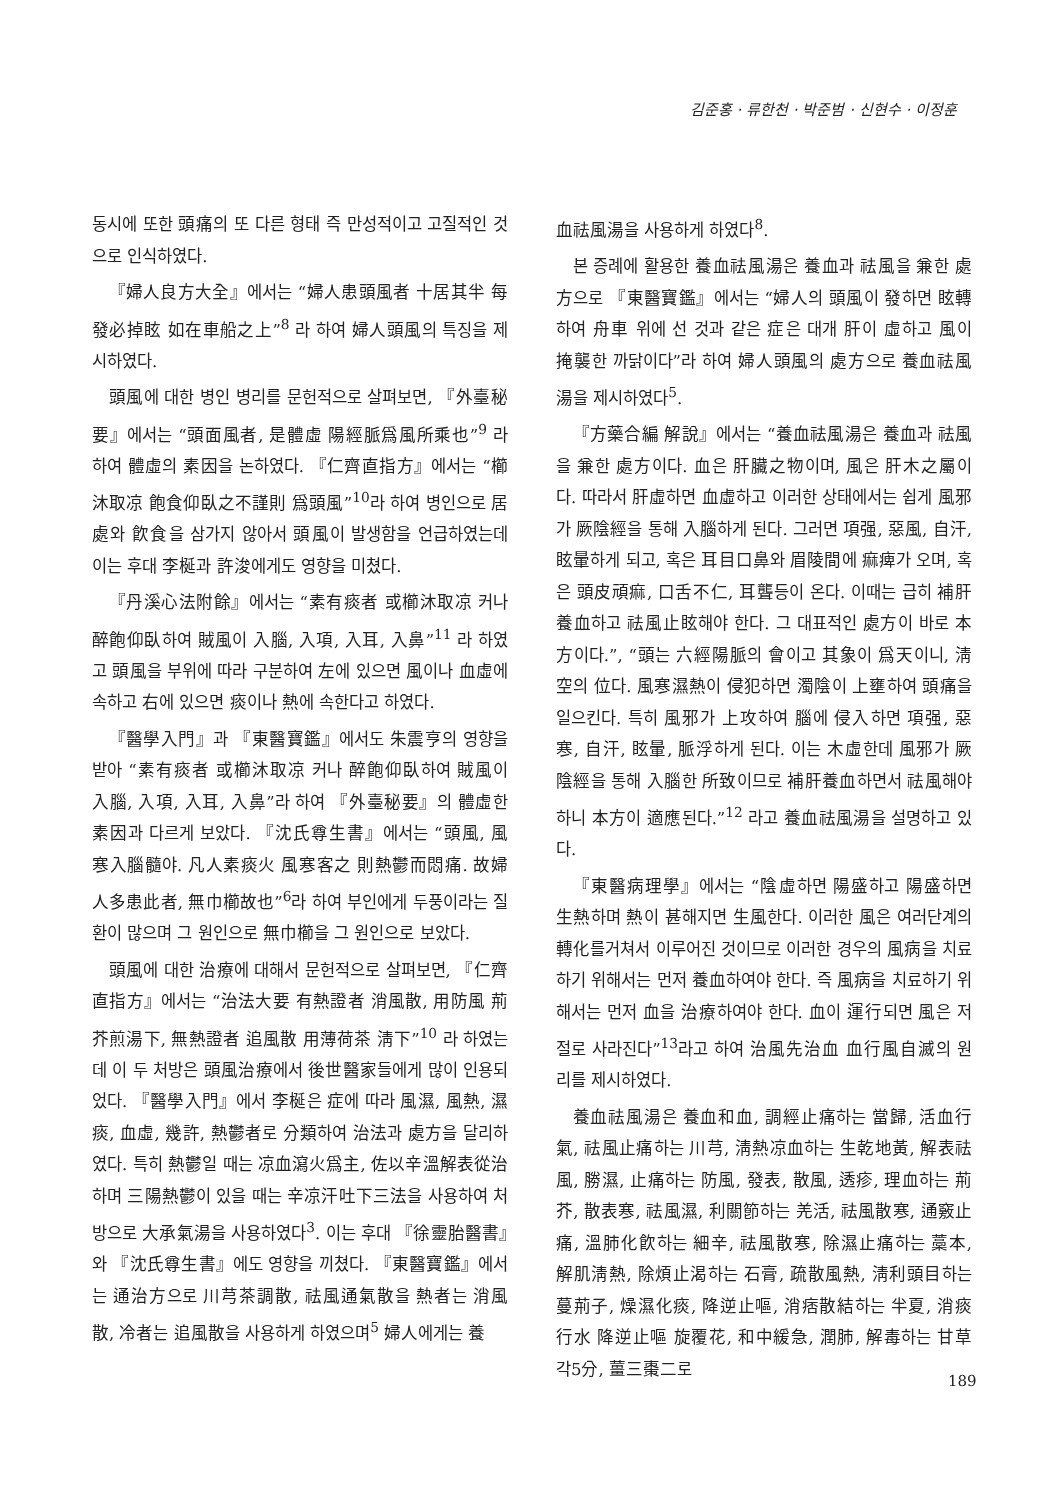김준홍 · 류한천 · 박준범 · 신현수 · 이정훈
동시에 또한 頭痛의 또 다른 형태 즉 만성적이고 고질적인 것으로 인식하였다.
『婦人良方大全』에서는 “婦人患頭風者 十居其半 每發必掉眩 如在車船之上”<sup>8</sup> 라 하여 婦人頭風의 특징을 제시하였다.
頭風에 대한 병인 병리를 문헌적으로 살펴보면, 『外臺秘要』에서는 “頭面風者, 是體虛 陽經脈爲風所乘也”<sup>9</sup> 라 하여 體虛의 素因을 논하였다. 『仁齊直指方』에서는 “櫛沐取凉 飽食仰臥之不謹則 爲頭風”<sup>10</sup>라 하여 병인으로 居處와 飮食을 삼가지 않아서 頭風이 발생함을 언급하였는데 이는 후대 李梴과 許浚에게도 영향을 미쳤다.
『丹溪心法附餘』에서는 “素有痰者 或櫛沐取凉 커나 醉飽仰臥하여 賊風이 入腦, 入項, 入耳, 入鼻”<sup>11</sup> 라 하였고 頭風을 부위에 따라 구분하여 左에 있으면 風이나 血虛에 속하고 右에 있으면 痰이나 熱에 속한다고 하였다.
『醫學入門』과 『東醫寶鑑』에서도 朱震亨의 영향을 받아 “素有痰者 或櫛沐取凉 커나 醉飽仰臥하여 賊風이 入腦, 入項, 入耳, 入鼻”라 하여 『外臺秘要』의 體虛한 素因과 다르게 보았다. 『沈氏尊生書』에서는 “頭風, 風寒入腦髓야. 凡人素痰火 風寒客之 則熱鬱而悶痛. 故婦人多患此者, 無巾櫛故也”<sup>6</sup>라 하여 부인에게 두풍이라는 질환이 많으며 그 원인으로 無巾櫛을 그 원인으로 보았다.
頭風에 대한 治療에 대해서 문헌적으로 살펴보면, 『仁齊直指方』에서는 “治法大要 有熱證者 消風散, 用防風 荊芥煎湯下, 無熱證者 追風散 用薄荷茶 淸下”<sup>10</sup> 라 하였는데 이 두 처방은 頭風治療에서 後世醫家들에게 많이 인용되었다. 『醫學入門』에서 李梴은 症에 따라 風濕, 風熱, 濕痰, 血虛, 幾許, 熱鬱者로 分類하여 治法과 處方을 달리하였다. 특히 熱鬱일 때는 凉血瀉火爲主, 佐以辛溫解表從治하며 三陽熱鬱이 있을 때는 辛凉汗吐下三法을 사용하여 처방으로 大承氣湯을 사용하였다<sup>3</sup>. 이는 후대 『徐靈胎醫書』와 『沈氏尊生書』에도 영향을 끼쳤다. 『東醫寶鑑』에서는 通治方으로 川芎茶調散, 祛風通氣散을 熱者는 消風散, 冷者는 追風散을 사용하게 하였으며<sup>5</sup> 婦人에게는 養
血祛風湯을 사용하게 하였다<sup>8</sup>.
본 증례에 활용한 養血祛風湯은 養血과 祛風을 兼한 處方으로 『東醫寶鑑』에서는 “婦人의 頭風이 發하면 眩轉하여 舟車 위에 선 것과 같은 症은 대개 肝이 虛하고 風이 掩襲한 까닭이다”라 하여 婦人頭風의 處方으로 養血祛風湯을 제시하였다<sup>5</sup>.
『方藥合編 解說』에서는 “養血祛風湯은 養血과 祛風을 兼한 處方이다. 血은 肝臟之物이며, 風은 肝木之屬이다. 따라서 肝虛하면 血虛하고 이러한 상태에서는 쉽게 風邪가 厥陰經을 통해 入腦하게 된다. 그러면 項强, 惡風, 自汗, 眩暈하게 되고, 혹은 耳目口鼻와 眉陵間에 痲痺가 오며, 혹은 頭皮頑痲, 口舌不仁, 耳聾등이 온다. 이때는 급히 補肝養血하고 祛風止眩해야 한다. 그 대표적인 處方이 바로 本方이다.”, “頭는 六經陽脈의 會이고 其象이 爲天이니, 淸空의 位다. 風寒濕熱이 侵犯하면 濁陰이 上壅하여 頭痛을 일으킨다. 특히 風邪가 上攻하여 腦에 侵入하면 項强, 惡寒, 自汗, 眩暈, 脈浮하게 된다. 이는 木虛한데 風邪가 厥陰經을 통해 入腦한 所致이므로 補肝養血하면서 祛風해야 하니 本方이 適應된다.”<sup>12</sup> 라고 養血祛風湯을 설명하고 있다.
『東醫病理學』에서는 “陰虛하면 陽盛하고 陽盛하면 生熱하며 熱이 甚해지면 生風한다. 이러한 風은 여러단계의 轉化를거쳐서 이루어진 것이므로 이러한 경우의 風病을 치료하기 위해서는 먼저 養血하여야 한다. 즉 風病을 치료하기 위해서는 먼저 血을 治療하여야 한다. 血이 運行되면 風은 저절로 사라진다”<sup>13</sup>라고 하여 治風先治血 血行風自滅의 원리를 제시하였다.
養血祛風湯은 養血和血, 調經止痛하는 當歸, 活血行氣, 祛風止痛하는 川芎, 淸熱凉血하는 生乾地黃, 解表祛風, 勝濕, 止痛하는 防風, 發表, 散風, 透疹, 理血하는 荊芥, 散表寒, 祛風濕, 利關節하는 羌活, 祛風散寒, 通竅止痛, 溫肺化飮하는 細辛, 祛風散寒, 除濕止痛하는 藁本, 解肌淸熱, 除煩止渴하는 石膏, 疏散風熱, 淸利頭目하는 蔓荊子, 燥濕化痰, 降逆止嘔, 消痞散結하는 半夏, 消痰行水 降逆止嘔 旋覆花, 和中緩急, 潤肺, 解毒하는 甘草 각5分, 薑三棗二로
189